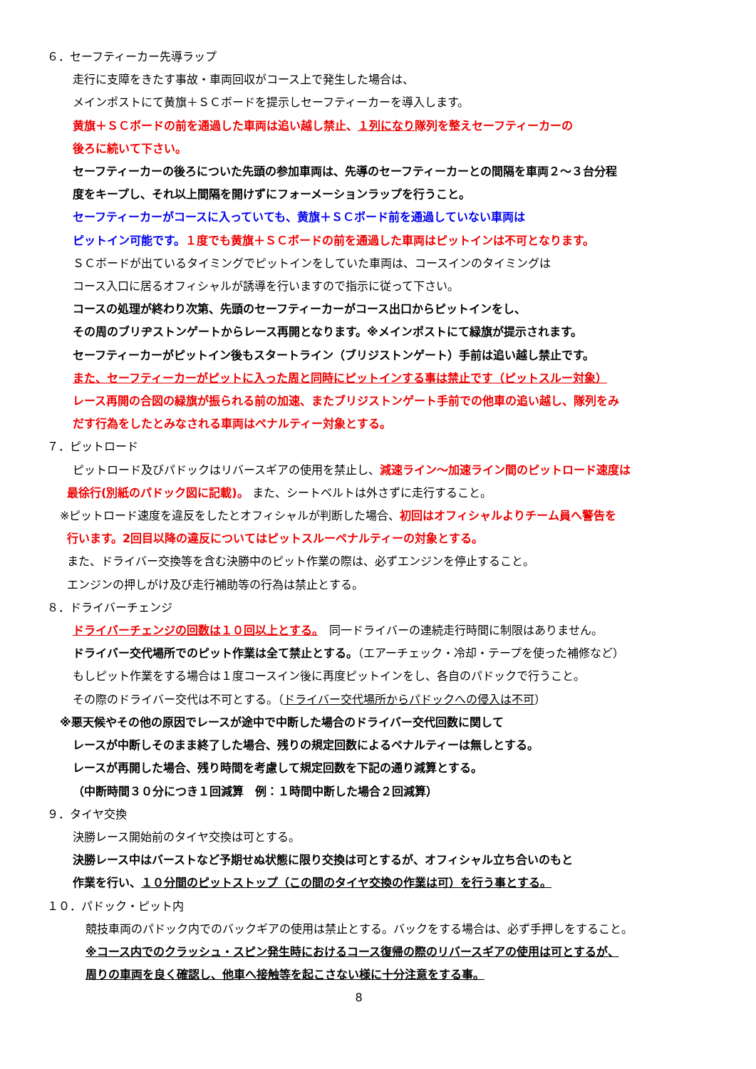６．セーフティーカー先導ラップ
走行に支障をきたす事故・車両回収がコース上で発生した場合は、
メインポストにて黄旗＋ＳＣボードを提示しセーフティーカーを導入します。
黄旗＋ＳＣボードの前を通過した車両は追い越し禁止、１列になり隊列を整えセーフティーカーの
後ろに続いて下さい。
セーフティーカーの後ろについた先頭の参加車両は、先導のセーフティーカーとの間隔を車両２～３台分程
度をキープし、それ以上間隔を開けずにフォーメーションラップを行うこと。
セーフティーカーがコースに入っていても、黄旗＋ＳＣボード前を通過していない車両は
ピットイン可能です。１度でも黄旗＋ＳＣボードの前を通過した車両はピットインは不可となります。
ＳＣボードが出ているタイミングでピットインをしていた車両は、コースインのタイミングは
コース入口に居るオフィシャルが誘導を行いますので指示に従って下さい。
コースの処理が終わり次第、先頭のセーフティーカーがコース出口からピットインをし、
その周のブリヂストンゲートからレース再開となります。※メインポストにて緑旗が提示されます。
セーフティーカーがピットイン後もスタートライン（ブリジストンゲート）手前は追い越し禁止です。
また、セーフティーカーがピットに入った周と同時にピットインする事は禁止です（ピットスルー対象）
レース再開の合図の緑旗が振られる前の加速、またブリジストンゲート手前での他車の追い越し、隊列をみ
だす行為をしたとみなされる車両はペナルティー対象とする。
７．ピットロード
ピットロード及びパドックはリバースギアの使用を禁止し、減速ライン～加速ライン間のピットロード速度は
最徐行(別紙のパドック図に記載)。 また、シートベルトは外さずに走行すること。
※ピットロード速度を違反をしたとオフィシャルが判断した場合、初回はオフィシャルよりチーム員へ警告を
行います。2回目以降の違反についてはピットスルーペナルティーの対象とする。
また、ドライバー交換等を含む決勝中のピット作業の際は、必ずエンジンを停止すること。
エンジンの押しがけ及び走行補助等の行為は禁止とする。
８．ドライバーチェンジ
ドライバーチェンジの回数は１０回以上とする。　同一ドライバーの連続走行時間に制限はありません。
ドライバー交代場所でのピット作業は全て禁止とする。（エアーチェック・冷却・テープを使った補修など）
もしピット作業をする場合は１度コースイン後に再度ピットインをし、各自のパドックで行うこと。
その際のドライバー交代は不可とする。（ドライバー交代場所からパドックへの侵入は不可）
※悪天候やその他の原因でレースが途中で中断した場合のドライバー交代回数に関して
レースが中断しそのまま終了した場合、残りの規定回数によるペナルティーは無しとする。
レースが再開した場合、残り時間を考慮して規定回数を下記の通り減算とする。
（中断時間３０分につき１回減算　例：１時間中断した場合２回減算）
９．タイヤ交換
決勝レース開始前のタイヤ交換は可とする。
決勝レース中はバーストなど予期せぬ状態に限り交換は可とするが、オフィシャル立ち合いのもと
作業を行い、１０分間のピットストップ（この間のタイヤ交換の作業は可）を行う事とする。
１０．パドック・ピット内
競技車両のパドック内でのバックギアの使用は禁止とする。バックをする場合は、必ず手押しをすること。
※コース内でのクラッシュ・スピン発生時におけるコース復帰の際のリバースギアの使用は可とするが、
周りの車両を良く確認し、他車へ接触等を起こさない様に十分注意をする事。
8